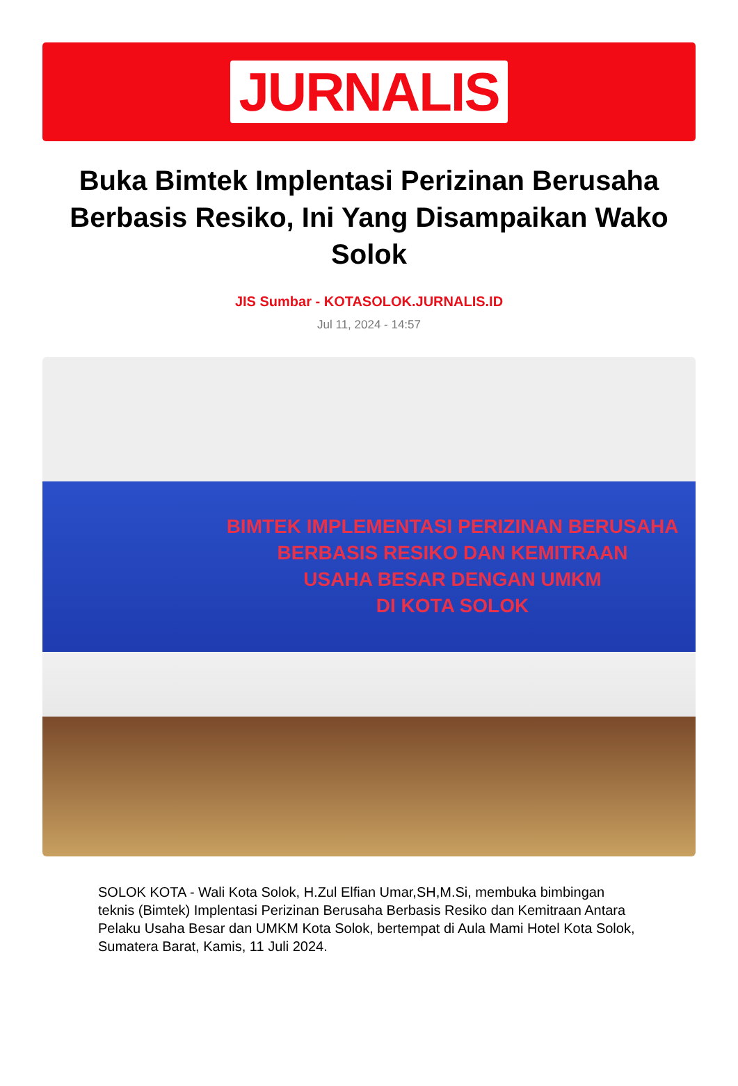JURNALIS
Buka Bimtek Implentasi Perizinan Berusaha Berbasis Resiko, Ini Yang Disampaikan Wako Solok
JIS Sumbar - KOTASOLOK.JURNALIS.ID
Jul 11, 2024 - 14:57
BIMTEK IMPLEMENTASI PERIZINAN BERUSAHA
BERBASIS RESIKO DAN KEMITRAAN
USAHA BESAR DENGAN UMKM
DI KOTA SOLOK
SOLOK KOTA - Wali Kota Solok, H.Zul Elfian Umar,SH,M.Si, membuka bimbingan teknis (Bimtek) Implentasi Perizinan Berusaha Berbasis Resiko dan Kemitraan Antara Pelaku Usaha Besar dan UMKM Kota Solok, bertempat di Aula Mami Hotel Kota Solok, Sumatera Barat, Kamis, 11 Juli 2024.